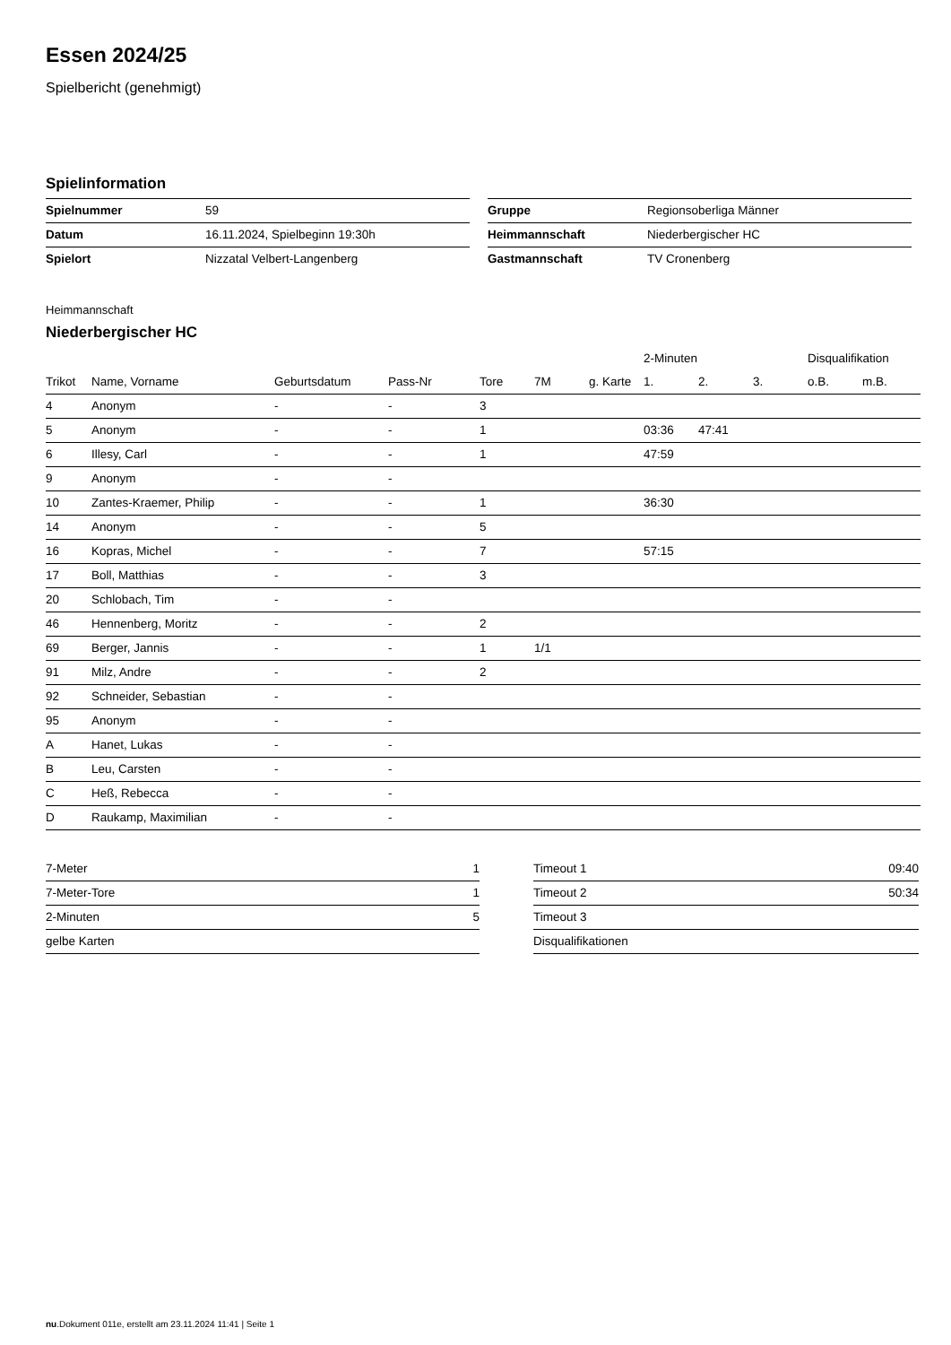Essen 2024/25
Spielbericht (genehmigt)
Spielinformation
| Spielnummer | 59 |
| Datum | 16.11.2024, Spielbeginn 19:30h |
| Spielort | Nizzatal Velbert-Langenberg |
| Gruppe | Regionsoberliga Männer |
| Heimmannschaft | Niederbergischer HC |
| Gastmannschaft | TV Cronenberg |
Heimmannschaft
Niederbergischer HC
| | | | | | | | 2-Minuten | | | Disqualifikation | |
| --- | --- | --- | --- | --- | --- | --- | --- | --- | --- | --- | --- |
| Trikot | Name, Vorname | Geburtsdatum | Pass-Nr | Tore | 7M | g. Karte | 1. | 2. | 3. | o.B. | m.B. |
| 4 | Anonym | - | - | 3 | | | | | | | |
| 5 | Anonym | - | - | 1 | | | 03:36 | 47:41 | | | |
| 6 | Illesy, Carl | - | - | 1 | | | 47:59 | | | | |
| 9 | Anonym | - | - | | | | | | | | |
| 10 | Zantes-Kraemer, Philip | - | - | 1 | | | 36:30 | | | | |
| 14 | Anonym | - | - | 5 | | | | | | | |
| 16 | Kopras, Michel | - | - | 7 | | | 57:15 | | | | |
| 17 | Boll, Matthias | - | - | 3 | | | | | | | |
| 20 | Schlobach, Tim | - | - | | | | | | | | |
| 46 | Hennenberg, Moritz | - | - | 2 | | | | | | | |
| 69 | Berger, Jannis | - | - | 1 | 1/1 | | | | | | |
| 91 | Milz, Andre | - | - | 2 | | | | | | | |
| 92 | Schneider, Sebastian | - | - | | | | | | | | |
| 95 | Anonym | - | - | | | | | | | | |
| A | Hanet, Lukas | - | - | | | | | | | | |
| B | Leu, Carsten | - | - | | | | | | | | |
| C | Heß, Rebecca | - | - | | | | | | | | |
| D | Raukamp, Maximilian | - | - | | | | | | | | |
| 7-Meter | 1 |
| 7-Meter-Tore | 1 |
| 2-Minuten | 5 |
| gelbe Karten | |
| Timeout 1 | 09:40 |
| Timeout 2 | 50:34 |
| Timeout 3 | |
| Disqualifikationen | |
nu.Dokument 011e, erstellt am 23.11.2024 11:41 | Seite 1